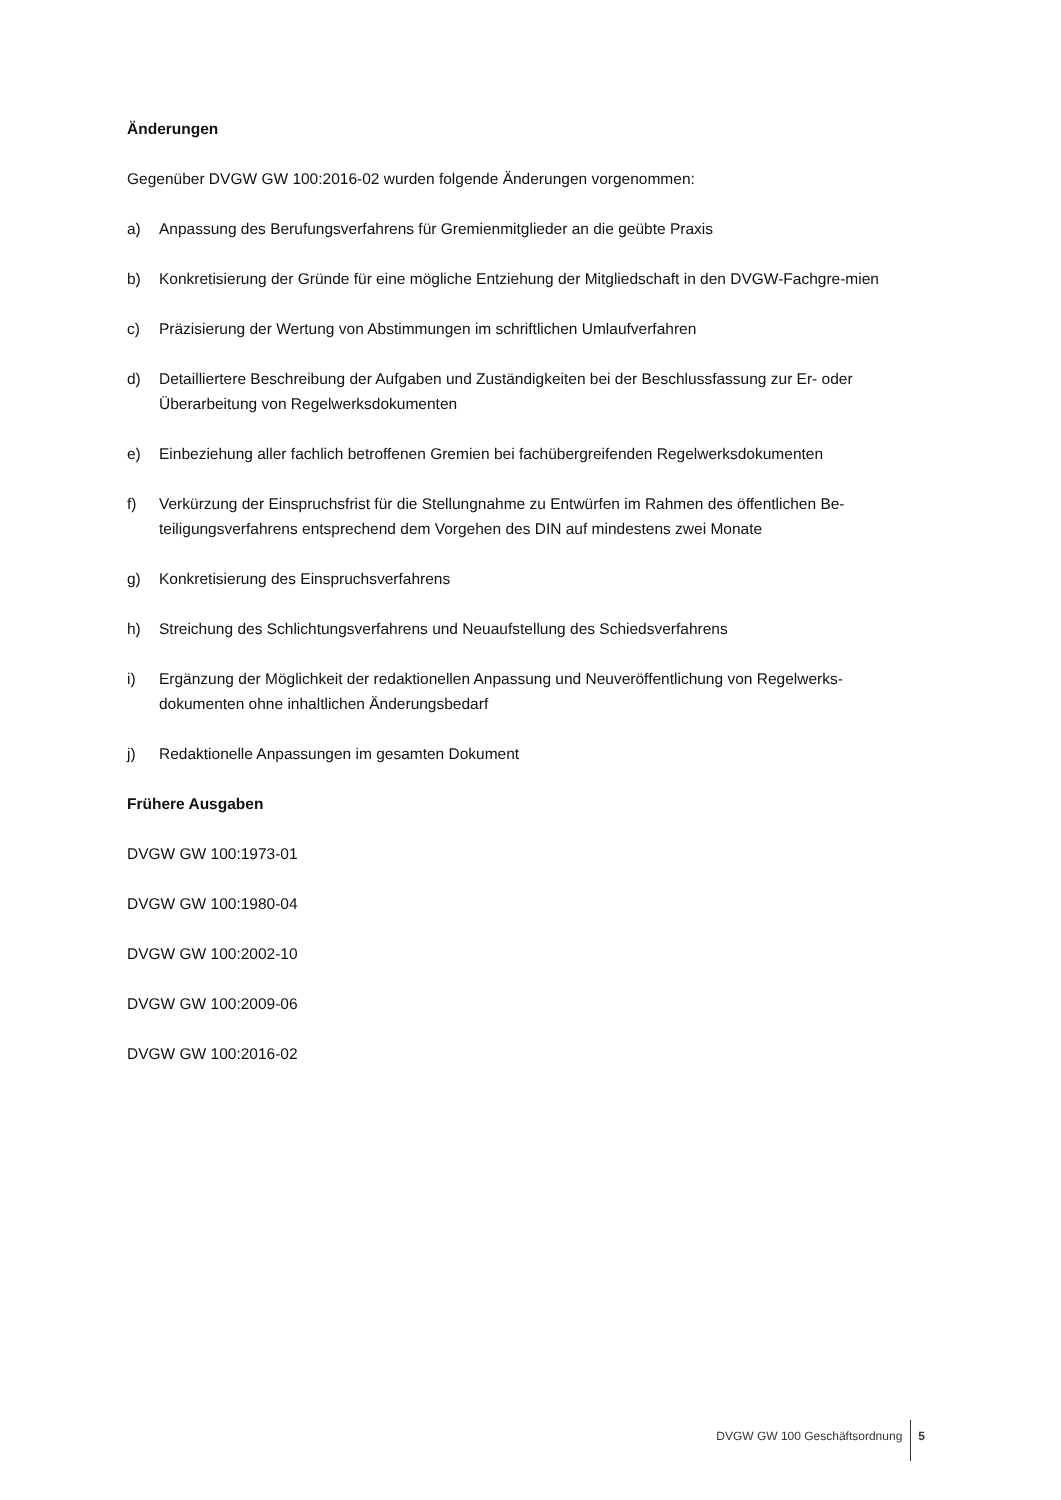Änderungen
Gegenüber DVGW GW 100:2016-02 wurden folgende Änderungen vorgenommen:
a) Anpassung des Berufungsverfahrens für Gremienmitglieder an die geübte Praxis
b) Konkretisierung der Gründe für eine mögliche Entziehung der Mitgliedschaft in den DVGW-Fachgre-mien
c) Präzisierung der Wertung von Abstimmungen im schriftlichen Umlaufverfahren
d) Detailliertere Beschreibung der Aufgaben und Zuständigkeiten bei der Beschlussfassung zur Er- oder Überarbeitung von Regelwerksdokumenten
e) Einbeziehung aller fachlich betroffenen Gremien bei fachübergreifenden Regelwerksdokumenten
f) Verkürzung der Einspruchsfrist für die Stellungnahme zu Entwürfen im Rahmen des öffentlichen Be-teiligungsverfahrens entsprechend dem Vorgehen des DIN auf mindestens zwei Monate
g) Konkretisierung des Einspruchsverfahrens
h) Streichung des Schlichtungsverfahrens und Neuaufstellung des Schiedsverfahrens
i) Ergänzung der Möglichkeit der redaktionellen Anpassung und Neuveröffentlichung von Regelwerks-dokumenten ohne inhaltlichen Änderungsbedarf
j) Redaktionelle Anpassungen im gesamten Dokument
Frühere Ausgaben
DVGW GW 100:1973-01
DVGW GW 100:1980-04
DVGW GW 100:2002-10
DVGW GW 100:2009-06
DVGW GW 100:2016-02
DVGW GW 100 Geschäftsordnung 5